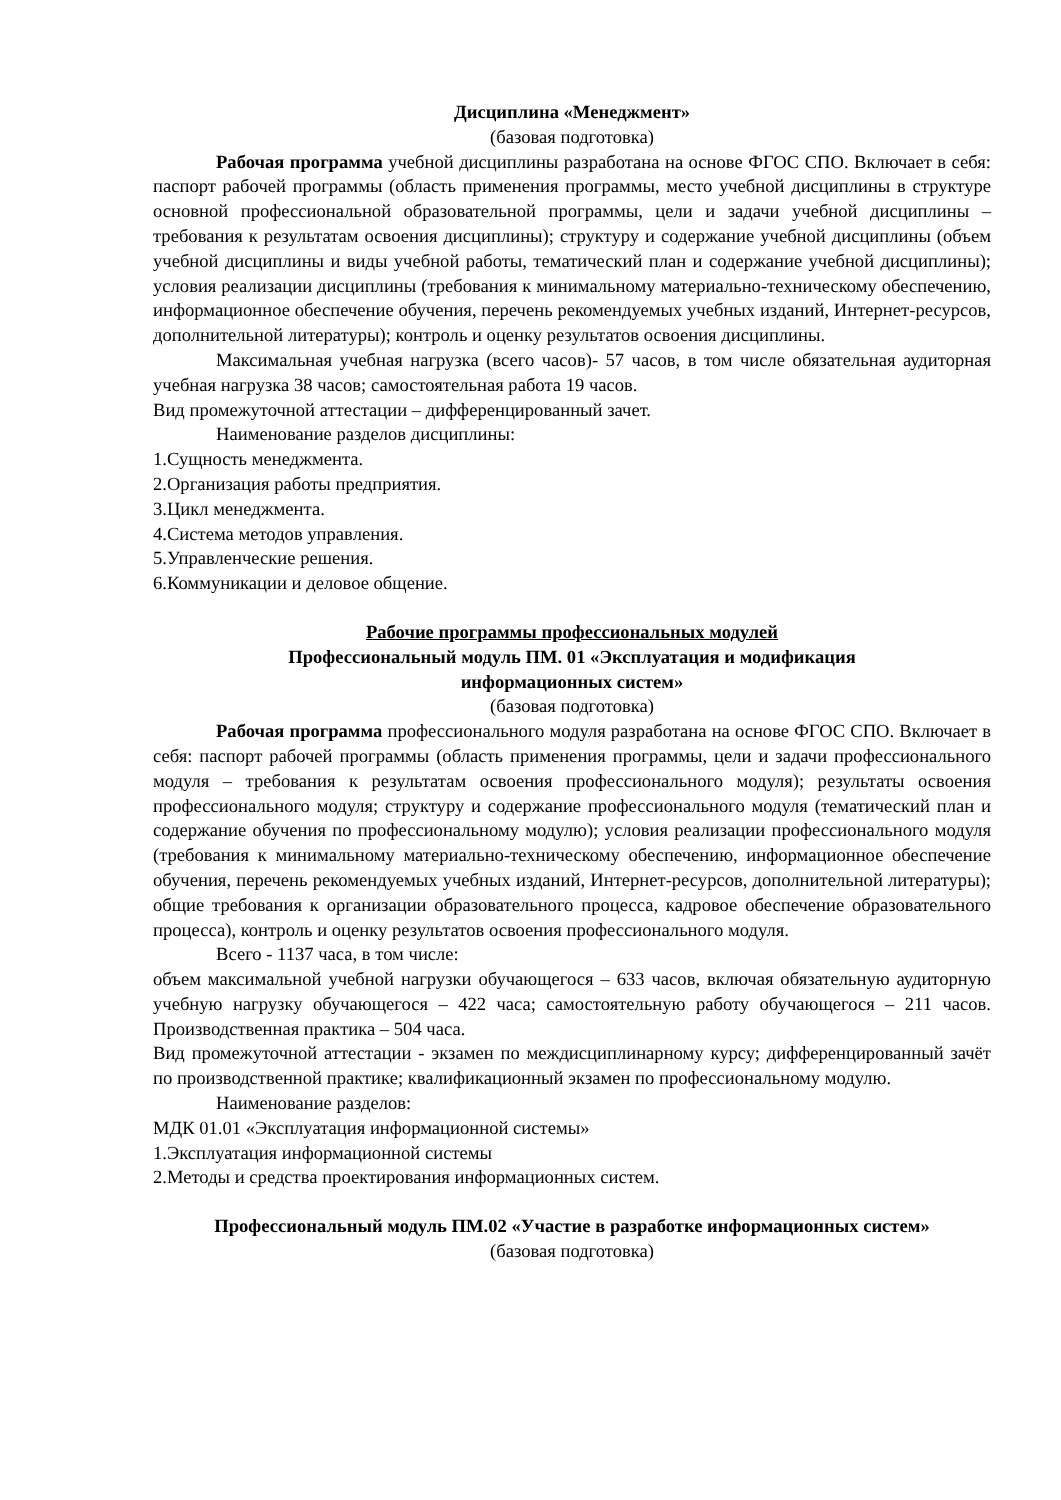Дисциплина «Менеджмент»
(базовая подготовка)
Рабочая программа учебной дисциплины разработана на основе ФГОС СПО. Включает в себя: паспорт рабочей программы (область применения программы, место учебной дисциплины в структуре основной профессиональной образовательной программы, цели и задачи учебной дисциплины – требования к результатам освоения дисциплины); структуру и содержание учебной дисциплины (объем учебной дисциплины и виды учебной работы, тематический план и содержание учебной дисциплины); условия реализации дисциплины (требования к минимальному материально-техническому обеспечению, информационное обеспечение обучения, перечень рекомендуемых учебных изданий, Интернет-ресурсов, дополнительной литературы); контроль и оценку результатов освоения дисциплины.
Максимальная учебная нагрузка (всего часов)- 57 часов, в том числе обязательная аудиторная учебная нагрузка 38 часов; самостоятельная работа 19 часов.
Вид промежуточной аттестации – дифференцированный зачет.
Наименование разделов дисциплины:
1.Сущность менеджмента.
2.Организация работы предприятия.
3.Цикл менеджмента.
4.Система методов управления.
5.Управленческие решения.
6.Коммуникации и деловое общение.
Рабочие программы профессиональных модулей
Профессиональный модуль ПМ. 01 «Эксплуатация и модификация
информационных систем»
(базовая подготовка)
Рабочая программа профессионального модуля разработана на основе ФГОС СПО. Включает в себя: паспорт рабочей программы (область применения программы, цели и задачи профессионального модуля – требования к результатам освоения профессионального модуля); результаты освоения профессионального модуля; структуру и содержание профессионального модуля (тематический план и содержание обучения по профессиональному модулю); условия реализации профессионального модуля (требования к минимальному материально-техническому обеспечению, информационное обеспечение обучения, перечень рекомендуемых учебных изданий, Интернет-ресурсов, дополнительной литературы); общие требования к организации образовательного процесса, кадровое обеспечение образовательного процесса), контроль и оценку результатов освоения профессионального модуля.
Всего - 1137 часа, в том числе:
объем максимальной учебной нагрузки обучающегося – 633 часов, включая обязательную аудиторную учебную нагрузку обучающегося – 422 часа; самостоятельную работу обучающегося – 211 часов. Производственная практика – 504 часа.
Вид промежуточной аттестации - экзамен по междисциплинарному курсу; дифференцированный зачёт по производственной практике; квалификационный экзамен по профессиональному модулю.
Наименование разделов:
МДК 01.01 «Эксплуатация информационной системы»
1.Эксплуатация информационной системы
2.Методы и средства проектирования информационных систем.
Профессиональный модуль ПМ.02 «Участие в разработке информационных систем»
(базовая подготовка)